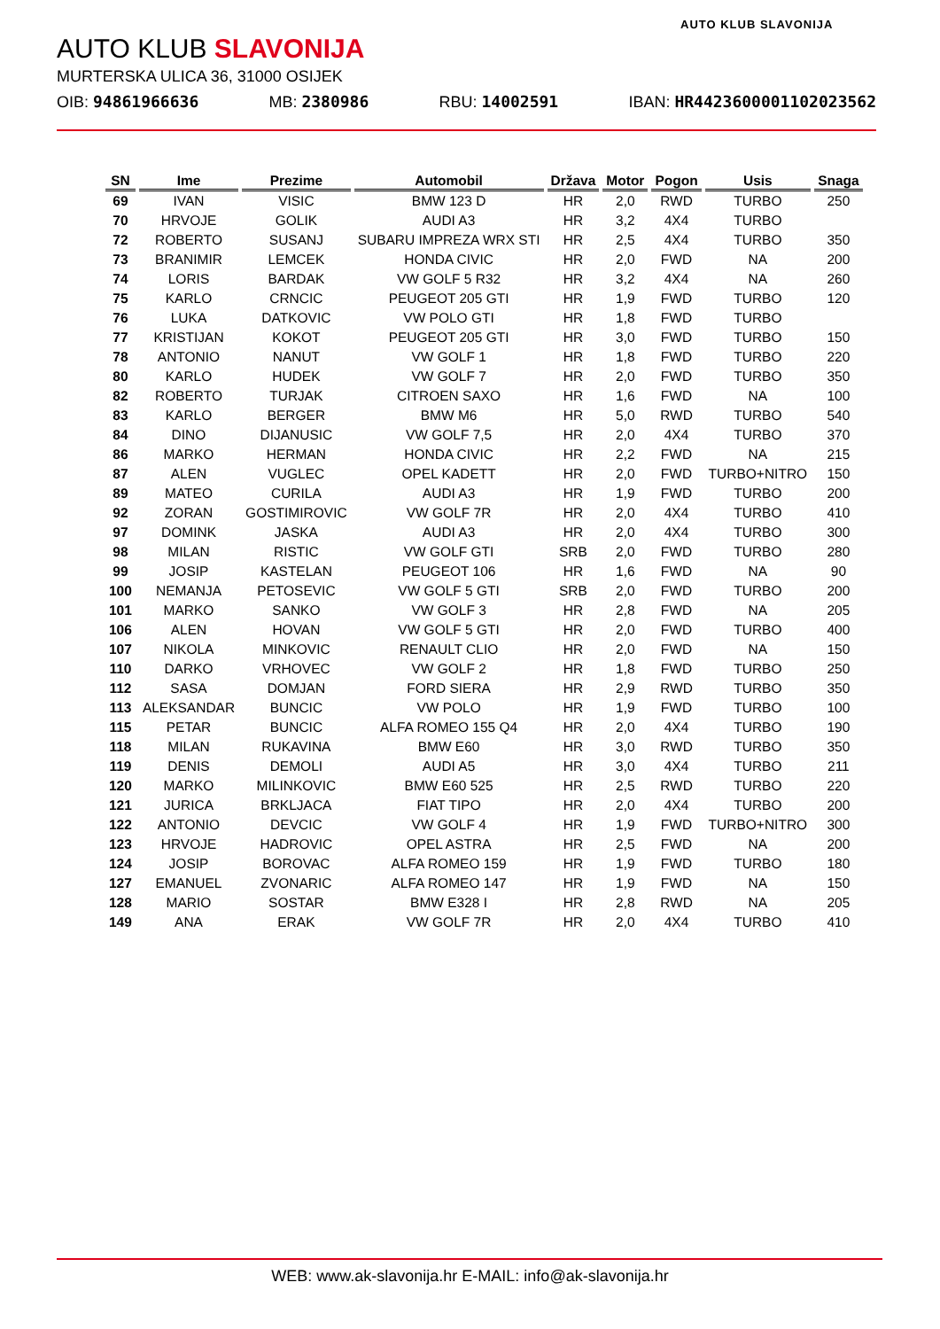AUTO KLUB SLAVONIJA
AUTO KLUB SLAVONIJA
MURTERSKA ULICA 36, 31000 OSIJEK
OIB: 94861966636 MB: 2380986 RBU: 14002591 IBAN: HR4423600001102023562
| SN | Ime | Prezime | Automobil | Država | Motor | Pogon | Usis | Snaga |
| --- | --- | --- | --- | --- | --- | --- | --- | --- |
| 69 | IVAN | VISIC | BMW 123 D | HR | 2,0 | RWD | TURBO | 250 |
| 70 | HRVOJE | GOLIK | AUDI A3 | HR | 3,2 | 4X4 | TURBO | |
| 72 | ROBERTO | SUSANJ | SUBARU IMPREZA WRX STI | HR | 2,5 | 4X4 | TURBO | 350 |
| 73 | BRANIMIR | LEMCEK | HONDA CIVIC | HR | 2,0 | FWD | NA | 200 |
| 74 | LORIS | BARDAK | VW GOLF 5 R32 | HR | 3,2 | 4X4 | NA | 260 |
| 75 | KARLO | CRNCIC | PEUGEOT 205 GTI | HR | 1,9 | FWD | TURBO | 120 |
| 76 | LUKA | DATKOVIC | VW POLO GTI | HR | 1,8 | FWD | TURBO | |
| 77 | KRISTIJAN | KOKOT | PEUGEOT 205 GTI | HR | 3,0 | FWD | TURBO | 150 |
| 78 | ANTONIO | NANUT | VW GOLF 1 | HR | 1,8 | FWD | TURBO | 220 |
| 80 | KARLO | HUDEK | VW GOLF 7 | HR | 2,0 | FWD | TURBO | 350 |
| 82 | ROBERTO | TURJAK | CITROEN SAXO | HR | 1,6 | FWD | NA | 100 |
| 83 | KARLO | BERGER | BMW M6 | HR | 5,0 | RWD | TURBO | 540 |
| 84 | DINO | DIJANUSIC | VW GOLF 7,5 | HR | 2,0 | 4X4 | TURBO | 370 |
| 86 | MARKO | HERMAN | HONDA CIVIC | HR | 2,2 | FWD | NA | 215 |
| 87 | ALEN | VUGLEC | OPEL KADETT | HR | 2,0 | FWD | TURBO+NITRO | 150 |
| 89 | MATEO | CURILA | AUDI A3 | HR | 1,9 | FWD | TURBO | 200 |
| 92 | ZORAN | GOSTIMIROVIC | VW GOLF 7R | HR | 2,0 | 4X4 | TURBO | 410 |
| 97 | DOMINK | JASKA | AUDI A3 | HR | 2,0 | 4X4 | TURBO | 300 |
| 98 | MILAN | RISTIC | VW GOLF GTI | SRB | 2,0 | FWD | TURBO | 280 |
| 99 | JOSIP | KASTELAN | PEUGEOT 106 | HR | 1,6 | FWD | NA | 90 |
| 100 | NEMANJA | PETOSEVIC | VW GOLF 5 GTI | SRB | 2,0 | FWD | TURBO | 200 |
| 101 | MARKO | SANKO | VW GOLF 3 | HR | 2,8 | FWD | NA | 205 |
| 106 | ALEN | HOVAN | VW GOLF 5 GTI | HR | 2,0 | FWD | TURBO | 400 |
| 107 | NIKOLA | MINKOVIC | RENAULT CLIO | HR | 2,0 | FWD | NA | 150 |
| 110 | DARKO | VRHOVEC | VW GOLF 2 | HR | 1,8 | FWD | TURBO | 250 |
| 112 | SASA | DOMJAN | FORD SIERA | HR | 2,9 | RWD | TURBO | 350 |
| 113 | ALEKSANDAR | BUNCIC | VW POLO | HR | 1,9 | FWD | TURBO | 100 |
| 115 | PETAR | BUNCIC | ALFA ROMEO 155 Q4 | HR | 2,0 | 4X4 | TURBO | 190 |
| 118 | MILAN | RUKAVINA | BMW E60 | HR | 3,0 | RWD | TURBO | 350 |
| 119 | DENIS | DEMOLI | AUDI A5 | HR | 3,0 | 4X4 | TURBO | 211 |
| 120 | MARKO | MILINKOVIC | BMW E60 525 | HR | 2,5 | RWD | TURBO | 220 |
| 121 | JURICA | BRKLJACA | FIAT TIPO | HR | 2,0 | 4X4 | TURBO | 200 |
| 122 | ANTONIO | DEVCIC | VW GOLF 4 | HR | 1,9 | FWD | TURBO+NITRO | 300 |
| 123 | HRVOJE | HADROVIC | OPEL ASTRA | HR | 2,5 | FWD | NA | 200 |
| 124 | JOSIP | BOROVAC | ALFA ROMEO 159 | HR | 1,9 | FWD | TURBO | 180 |
| 127 | EMANUEL | ZVONARIC | ALFA ROMEO 147 | HR | 1,9 | FWD | NA | 150 |
| 128 | MARIO | SOSTAR | BMW E328 I | HR | 2,8 | RWD | NA | 205 |
| 149 | ANA | ERAK | VW GOLF 7R | HR | 2,0 | 4X4 | TURBO | 410 |
WEB: www.ak-slavonija.hr E-MAIL: info@ak-slavonija.hr